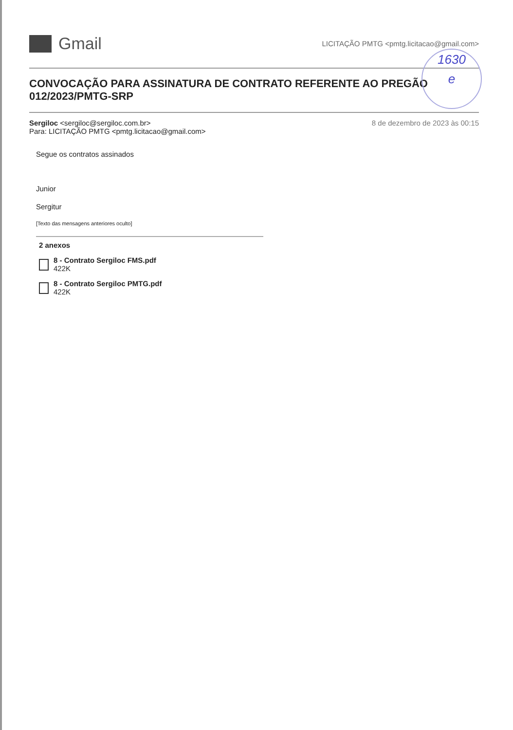1630
e
Gmail
LICITAÇÃO PMTG <pmtg.licitacao@gmail.com>
CONVOCAÇÃO PARA ASSINATURA DE CONTRATO REFERENTE AO PREGÃO 012/2023/PMTG-SRP
Sergiloc <sergiloc@sergiloc.com.br>
Para: LICITAÇÃO PMTG <pmtg.licitacao@gmail.com>
8 de dezembro de 2023 às 00:15
Segue os contratos assinados
Junior
Sergitur
[Texto das mensagens anteriores oculto]
2 anexos
8 - Contrato Sergiloc FMS.pdf
422K
8 - Contrato Sergiloc PMTG.pdf
422K